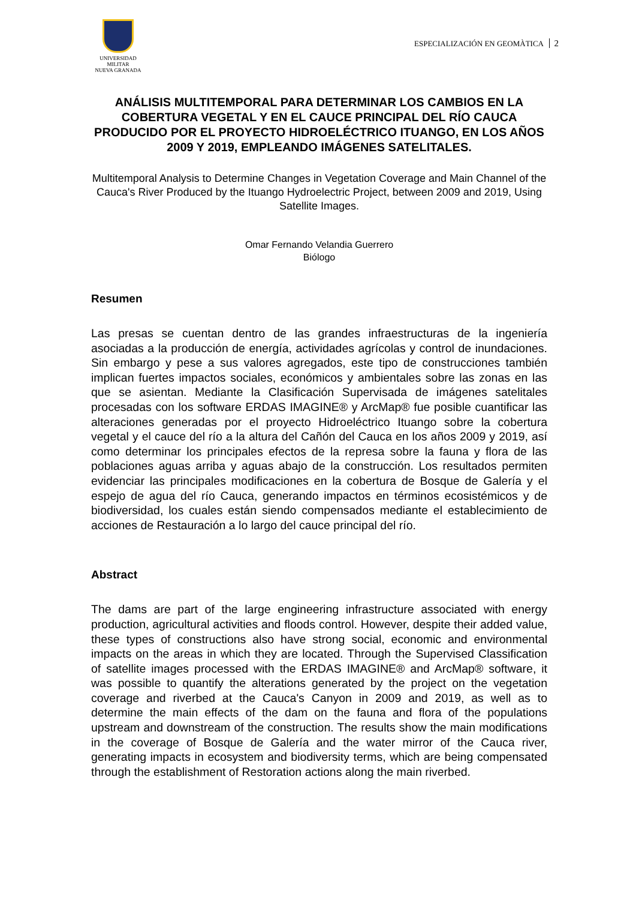UNIVERSIDAD MILITAR
NUEVA GRANADA
ESPECIALIZACIÓN EN GEOMÀTICA 2
ANÁLISIS MULTITEMPORAL PARA DETERMINAR LOS CAMBIOS EN LA COBERTURA VEGETAL Y EN EL CAUCE PRINCIPAL DEL RÍO CAUCA PRODUCIDO POR EL PROYECTO HIDROELÉCTRICO ITUANGO, EN LOS AÑOS 2009 Y 2019, EMPLEANDO IMÁGENES SATELITALES.
Multitemporal Analysis to Determine Changes in Vegetation Coverage and Main Channel of the Cauca's River Produced by the Ituango Hydroelectric Project, between 2009 and 2019, Using Satellite Images.
Omar Fernando Velandia Guerrero
Biólogo
Resumen
Las presas se cuentan dentro de las grandes infraestructuras de la ingeniería asociadas a la producción de energía, actividades agrícolas y control de inundaciones. Sin embargo y pese a sus valores agregados, este tipo de construcciones también implican fuertes impactos sociales, económicos y ambientales sobre las zonas en las que se asientan. Mediante la Clasificación Supervisada de imágenes satelitales procesadas con los software ERDAS IMAGINE® y ArcMap® fue posible cuantificar las alteraciones generadas por el proyecto Hidroeléctrico Ituango sobre la cobertura vegetal y el cauce del río a la altura del Cañón del Cauca en los años 2009 y 2019, así como determinar los principales efectos de la represa sobre la fauna y flora de las poblaciones aguas arriba y aguas abajo de la construcción. Los resultados permiten evidenciar las principales modificaciones en la cobertura de Bosque de Galería y el espejo de agua del río Cauca, generando impactos en términos ecosistémicos y de biodiversidad, los cuales están siendo compensados mediante el establecimiento de acciones de Restauración a lo largo del cauce principal del río.
Abstract
The dams are part of the large engineering infrastructure associated with energy production, agricultural activities and floods control. However, despite their added value, these types of constructions also have strong social, economic and environmental impacts on the areas in which they are located. Through the Supervised Classification of satellite images processed with the ERDAS IMAGINE® and ArcMap® software, it was possible to quantify the alterations generated by the project on the vegetation coverage and riverbed at the Cauca's Canyon in 2009 and 2019, as well as to determine the main effects of the dam on the fauna and flora of the populations upstream and downstream of the construction. The results show the main modifications in the coverage of Bosque de Galería and the water mirror of the Cauca river, generating impacts in ecosystem and biodiversity terms, which are being compensated through the establishment of Restoration actions along the main riverbed.